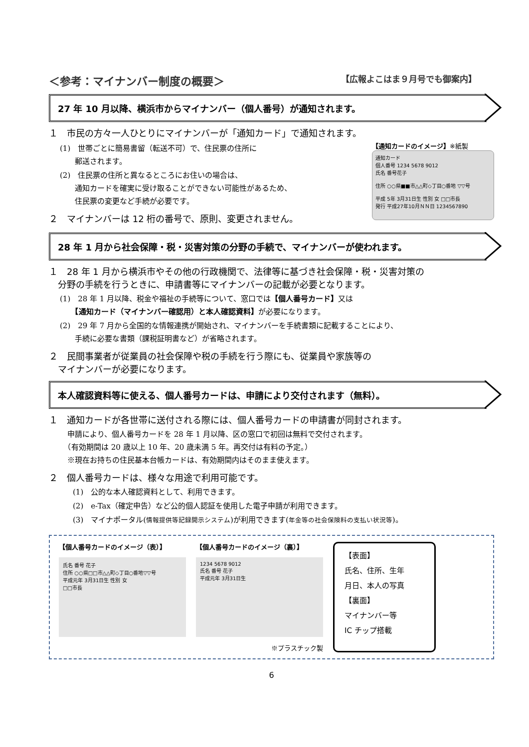＜参考：マイナンバー制度の概要＞ 【広報よこはま９月号でも御案内】
27 年 10 月以降、横浜市からマイナンバー（個人番号）が通知されます。
１　市民の方々一人ひとりにマイナンバーが「通知カード」で通知されます。
(1)　世帯ごとに簡易書留（転送不可）で、住民票の住所に
　　郵送されます。
(2)　住民票の住所と異なるところにお住いの場合は、
　　通知カードを確実に受け取ることができない可能性があるため、
　　住民票の変更など手続が必要です。
２　マイナンバーは 12 桁の番号で、原則、変更されません。
【通知カードのイメージ】※紙製
通知カード
個人番号 1234 5678 9012
氏名 番号花子
住所 ○○県■■市△△町◇丁目○番地 ▽▽号
平成 5年 3月31日生 性別 女 □□市長
発行 平成27年10月ＮＮ日 1234567890
28 年 1 月から社会保障・税・災害対策の分野の手続で、マイナンバーが使われます。
１　28 年 1 月から横浜市やその他の行政機関で、法律等に基づき社会保障・税・災害対策の
　分野の手続を行うときに、申請書等にマイナンバーの記載が必要となります。
(1)　28 年 1 月以降、税金や福祉の手続等について、窓口では【個人番号カード】又は
　　【通知カード（マイナンバー確認用）と本人確認資料】が必要になります。
(2)　29 年 7 月から全国的な情報連携が開始され、マイナンバーを手続書類に記載することにより、
　　手続に必要な書類（課税証明書など）が省略されます。
２　民間事業者が従業員の社会保障や税の手続を行う際にも、従業員や家族等の
　マイナンバーが必要になります。
本人確認資料等に使える、個人番号カードは、申請により交付されます（無料）。
１　通知カードが各世帯に送付される際には、個人番号カードの申請書が同封されます。
　申請により、個人番号カードを 28 年 1 月以降、区の窓口で初回は無料で交付されます。
　（有効期間は 20 歳以上 10 年、20 歳未満 5 年。再交付は有料の予定。）
　※現在お持ちの住民基本台帳カードは、有効期間内はそのまま使えます。
２　個人番号カードは、様々な用途で利用可能です。
(1)　公的な本人確認資料として、利用できます。
(2)　e-Tax（確定申告）など公的個人認証を使用した電子申請が利用できます。
(3)　マイナポータル(情報提供等記録開示システム)が利用できます(年金等の社会保険料の支払い状況等)。
【個人番号カードのイメージ（表）】
氏名 番号 花子
住所 ○○県□□市△△町◇丁目○番地▽▽号
平成元年 3月31日生 性別 女
□□市長
【個人番号カードのイメージ（裏）】
1234 5678 9012
氏名 番号 花子
平成元年 3月31日生
※プラスチック製
【表面】
氏名、住所、生年
月日、本人の写真
【裏面】
マイナンバー等
IC チップ搭載
6